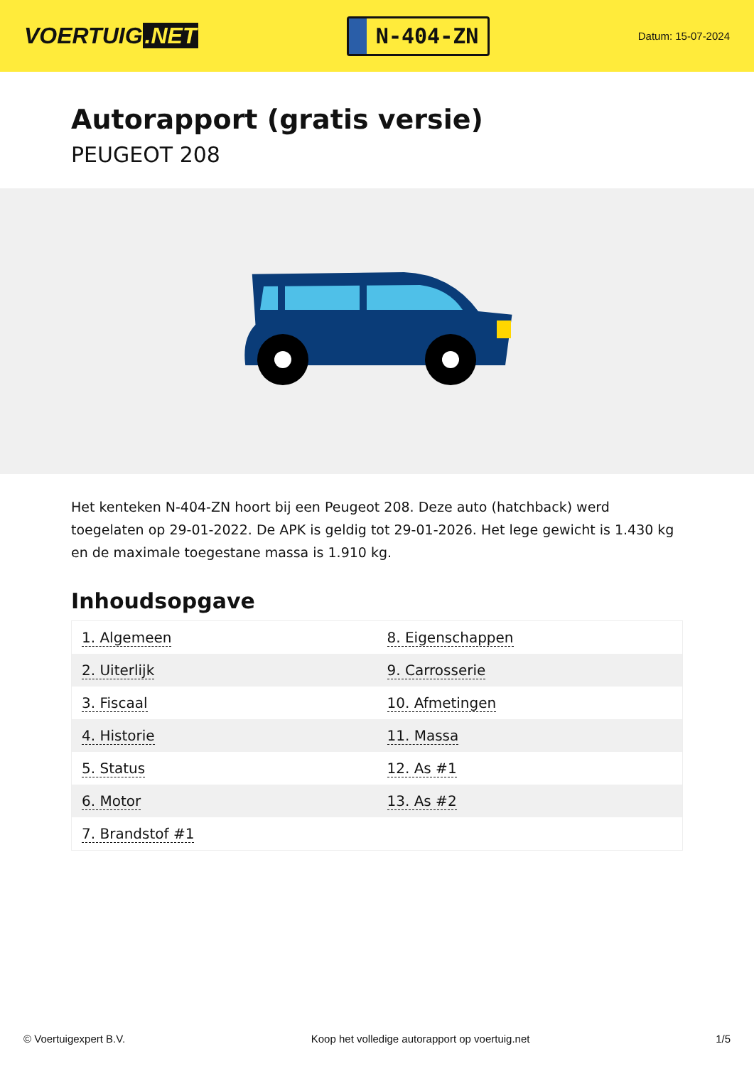VOERTUIG.NET
N-404-ZN
Datum: 15-07-2024
Autorapport (gratis versie)
PEUGEOT 208
Het kenteken N-404-ZN hoort bij een Peugeot 208. Deze auto (hatchback) werd toegelaten op 29-01-2022. De APK is geldig tot 29-01-2026. Het lege gewicht is 1.430 kg en de maximale toegestane massa is 1.910 kg.
Inhoudsopgave
| 1. Algemeen | 8. Eigenschappen |
| 2. Uiterlijk | 9. Carrosserie |
| 3. Fiscaal | 10. Afmetingen |
| 4. Historie | 11. Massa |
| 5. Status | 12. As #1 |
| 6. Motor | 13. As #2 |
| 7. Brandstof #1 | |
© Voertuigexpert B.V. Koop het volledige autorapport op voertuig.net 1/5